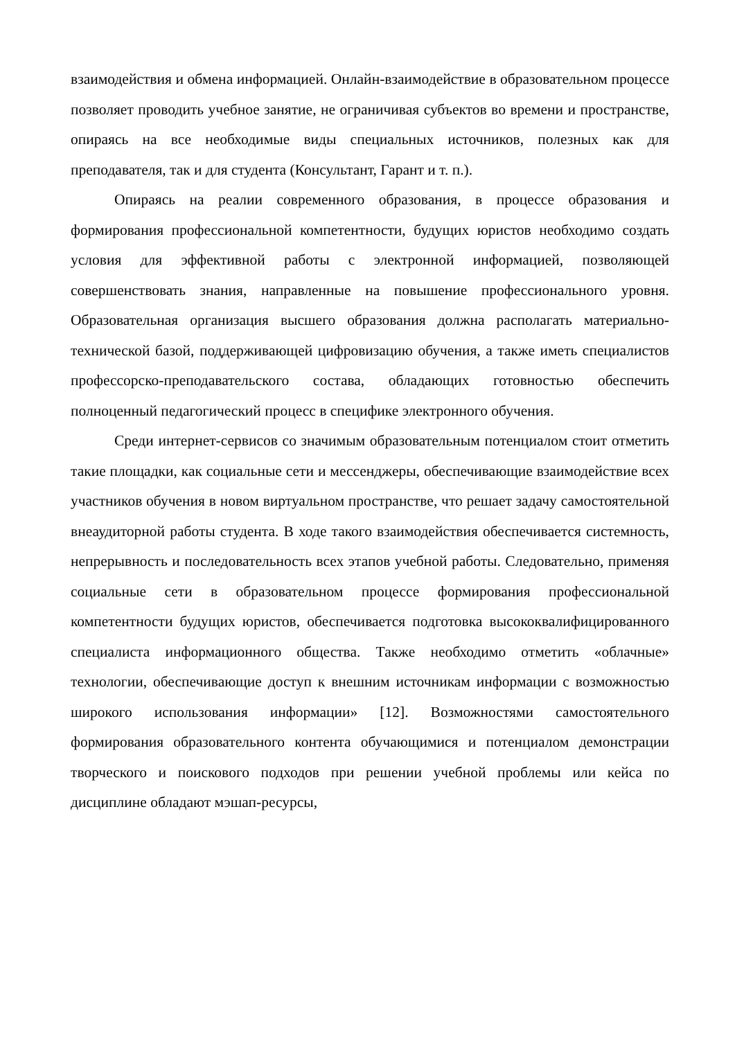взаимодействия и обмена информацией. Онлайн-взаимодействие в образовательном процессе позволяет проводить учебное занятие, не ограничивая субъектов во времени и пространстве, опираясь на все необходимые виды специальных источников, полезных как для преподавателя, так и для студента (Консультант, Гарант и т. п.).
Опираясь на реалии современного образования, в процессе образования и формирования профессиональной компетентности, будущих юристов необходимо создать условия для эффективной работы с электронной информацией, позволяющей совершенствовать знания, направленные на повышение профессионального уровня. Образовательная организация высшего образования должна располагать материально-технической базой, поддерживающей цифровизацию обучения, а также иметь специалистов профессорско-преподавательского состава, обладающих готовностью обеспечить полноценный педагогический процесс в специфике электронного обучения.
Среди интернет-сервисов со значимым образовательным потенциалом стоит отметить такие площадки, как социальные сети и мессенджеры, обеспечивающие взаимодействие всех участников обучения в новом виртуальном пространстве, что решает задачу самостоятельной внеаудиторной работы студента. В ходе такого взаимодействия обеспечивается системность, непрерывность и последовательность всех этапов учебной работы. Следовательно, применяя социальные сети в образовательном процессе формирования профессиональной компетентности будущих юристов, обеспечивается подготовка высококвалифицированного специалиста информационного общества. Также необходимо отметить «облачные» технологии, обеспечивающие доступ к внешним источникам информации с возможностью широкого использования информации» [12]. Возможностями самостоятельного формирования образовательного контента обучающимися и потенциалом демонстрации творческого и поискового подходов при решении учебной проблемы или кейса по дисциплине обладают мэшап-ресурсы,